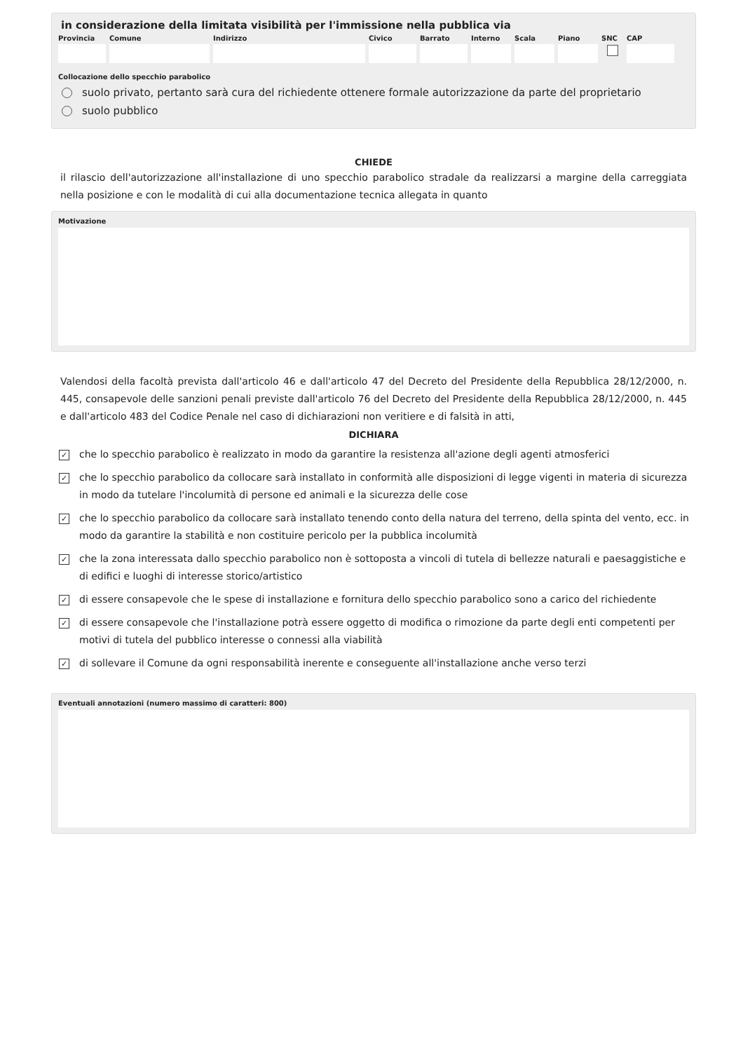in considerazione della limitata visibilità per l'immissione nella pubblica via
Provincia
Comune Indirizzo Civico Barrato Interno
Scala Piano SNC CAP
Collocazione dello specchio parabolico
suolo privato, pertanto sarà cura del richiedente ottenere formale autorizzazione da parte del proprietario
suolo pubblico
CHIEDE
il rilascio dell'autorizzazione all'installazione di uno specchio parabolico stradale da realizzarsi a margine della carreggiata nella posizione e con le modalità di cui alla documentazione tecnica allegata in quanto
Motivazione
Valendosi della facoltà prevista dall'articolo 46 e dall'articolo 47 del Decreto del Presidente della Repubblica 28/12/2000, n. 445, consapevole delle sanzioni penali previste dall'articolo 76 del Decreto del Presidente della Repubblica 28/12/2000, n. 445 e dall'articolo 483 del Codice Penale nel caso di dichiarazioni non veritiere e di falsità in atti,
DICHIARA
✓ che lo specchio parabolico è realizzato in modo da garantire la resistenza all'azione degli agenti atmosferici
✓ che lo specchio parabolico da collocare sarà installato in conformità alle disposizioni di legge vigenti in materia di sicurezza in modo da tutelare l'incolumità di persone ed animali e la sicurezza delle cose
✓ che lo specchio parabolico da collocare sarà installato tenendo conto della natura del terreno, della spinta del vento, ecc. in modo da garantire la stabilità e non costituire pericolo per la pubblica incolumità
✓ che la zona interessata dallo specchio parabolico non è sottoposta a vincoli di tutela di bellezze naturali e paesaggistiche e di edifici e luoghi di interesse storico/artistico
✓ di essere consapevole che le spese di installazione e fornitura dello specchio parabolico sono a carico del richiedente
✓ di essere consapevole che l'installazione potrà essere oggetto di modifica o rimozione da parte degli enti competenti per motivi di tutela del pubblico interesse o connessi alla viabilità
✓ di sollevare il Comune da ogni responsabilità inerente e conseguente all'installazione anche verso terzi
Eventuali annotazioni (numero massimo di caratteri: 800)